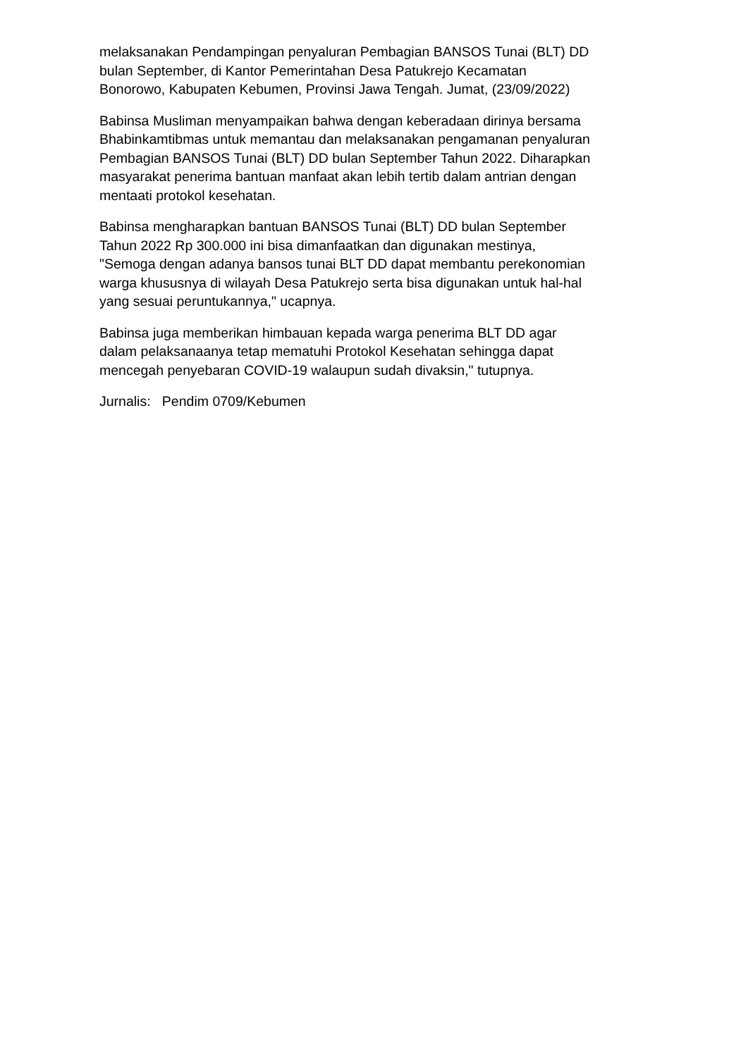melaksanakan Pendampingan penyaluran Pembagian BANSOS Tunai (BLT) DD
bulan September, di Kantor Pemerintahan Desa Patukrejo Kecamatan
Bonorowo, Kabupaten Kebumen, Provinsi Jawa Tengah. Jumat, (23/09/2022)
Babinsa Musliman menyampaikan bahwa dengan keberadaan dirinya bersama
Bhabinkamtibmas untuk memantau dan melaksanakan pengamanan penyaluran
Pembagian BANSOS Tunai (BLT) DD bulan September Tahun 2022. Diharapkan
masyarakat penerima bantuan manfaat akan lebih tertib dalam antrian dengan
mentaati protokol kesehatan.
Babinsa mengharapkan bantuan BANSOS Tunai (BLT) DD bulan September
Tahun 2022 Rp 300.000 ini bisa dimanfaatkan dan digunakan mestinya,
"Semoga dengan adanya bansos tunai BLT DD dapat membantu perekonomian
warga khususnya di wilayah Desa Patukrejo serta bisa digunakan untuk hal-hal
yang sesuai peruntukannya," ucapnya.
Babinsa juga memberikan himbauan kepada warga penerima BLT DD agar
dalam pelaksanaanya tetap mematuhi Protokol Kesehatan sehingga dapat
mencegah penyebaran COVID-19 walaupun sudah divaksin," tutupnya.
Jurnalis: Pendim 0709/Kebumen